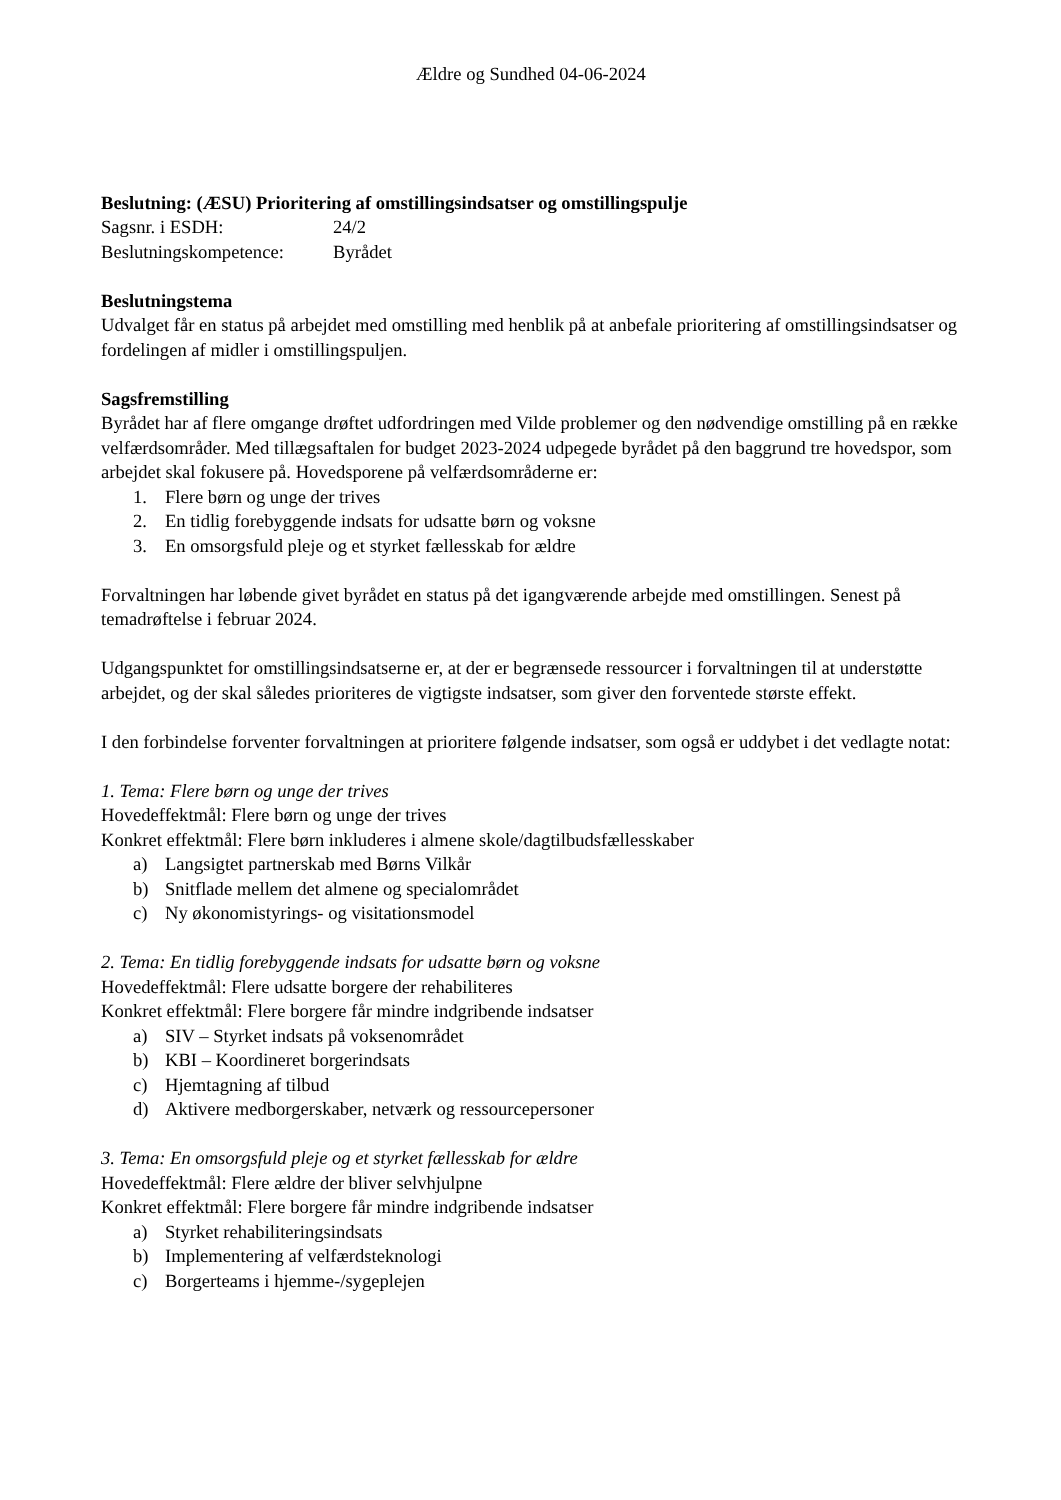Ældre og Sundhed 04-06-2024
Beslutning: (ÆSU) Prioritering af omstillingsindsatser og omstillingspulje
Sagsnr. i ESDH: 24/2
Beslutningskompetence: Byrådet
Beslutningstema
Udvalget får en status på arbejdet med omstilling med henblik på at anbefale prioritering af omstillingsindsatser og fordelingen af midler i omstillingspuljen.
Sagsfremstilling
Byrådet har af flere omgange drøftet udfordringen med Vilde problemer og den nødvendige omstilling på en række velfærdsområder. Med tillægsaftalen for budget 2023-2024 udpegede byrådet på den baggrund tre hovedspor, som arbejdet skal fokusere på. Hovedsporene på velfærdsområderne er:
1. Flere børn og unge der trives
2. En tidlig forebyggende indsats for udsatte børn og voksne
3. En omsorgsfuld pleje og et styrket fællesskab for ældre
Forvaltningen har løbende givet byrådet en status på det igangværende arbejde med omstillingen. Senest på temadrøftelse i februar 2024.
Udgangspunktet for omstillingsindsatserne er, at der er begrænsede ressourcer i forvaltningen til at understøtte arbejdet, og der skal således prioriteres de vigtigste indsatser, som giver den forventede største effekt.
I den forbindelse forventer forvaltningen at prioritere følgende indsatser, som også er uddybet i det vedlagte notat:
1. Tema: Flere børn og unge der trives
Hovedeffektmål: Flere børn og unge der trives
Konkret effektmål: Flere børn inkluderes i almene skole/dagtilbudsfællesskaber
a) Langsigtet partnerskab med Børns Vilkår
b) Snitflade mellem det almene og specialområdet
c) Ny økonomistyrings- og visitationsmodel
2. Tema: En tidlig forebyggende indsats for udsatte børn og voksne
Hovedeffektmål: Flere udsatte borgere der rehabiliteres
Konkret effektmål: Flere borgere får mindre indgribende indsatser
a) SIV – Styrket indsats på voksenområdet
b) KBI – Koordineret borgerindsats
c) Hjemtagning af tilbud
d) Aktivere medborgerskaber, netværk og ressourcepersoner
3. Tema: En omsorgsfuld pleje og et styrket fællesskab for ældre
Hovedeffektmål: Flere ældre der bliver selvhjulpne
Konkret effektmål: Flere borgere får mindre indgribende indsatser
a) Styrket rehabiliteringsindsats
b) Implementering af velfærdsteknologi
c) Borgerteams i hjemme-/sygeplejen